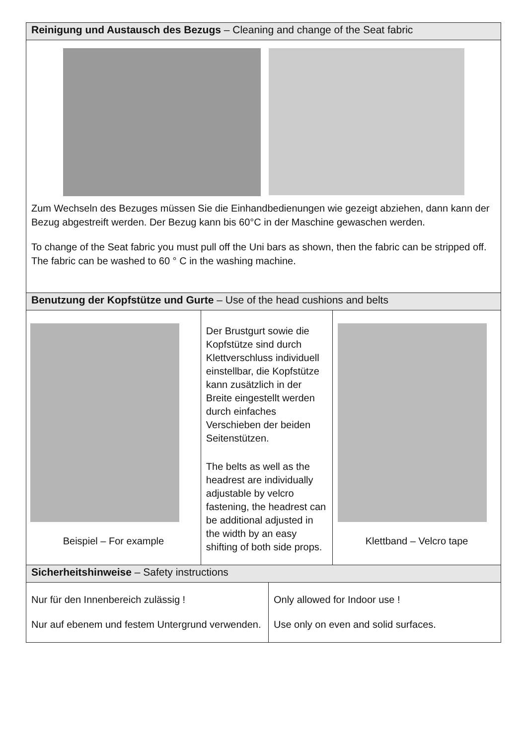| Reinigung und Austausch des Bezugs – Cleaning and change of the Seat fabric | | | |
| Zum Wechseln des Bezuges müssen Sie die Einhandbedienungen wie gezeigt abziehen, dann kann der Bezug abgestreift werden. Der Bezug kann bis 60°C in der Maschine gewaschen werden. To change of the Seat fabric you must pull off the Uni bars as shown, then the fabric can be stripped off. The fabric can be washed to 60 ° C in the washing machine. | | | |
| Benutzung der Kopfstütze und Gurte – Use of the head cushions and belts | | | |
| Beispiel – For example | Der Brustgurt sowie die Kopfstütze sind durch Klettverschluss individuell einstellbar, die Kopfstütze kann zusätzlich in der Breite eingestellt werden durch einfaches Verschieben der beiden Seitenstützen. The belts as well as the headrest are individually adjustable by velcro fastening, the headrest can be additional adjusted in the width by an easy shifting of both side props. | | Klettband – Velcro tape |
| Sicherheitshinweise – Safety instructions | | | |
| Nur für den Innenbereich zulässig ! Nur auf ebenem und festem Untergrund verwenden. | | Only allowed for Indoor use ! Use only on even and solid surfaces. | |